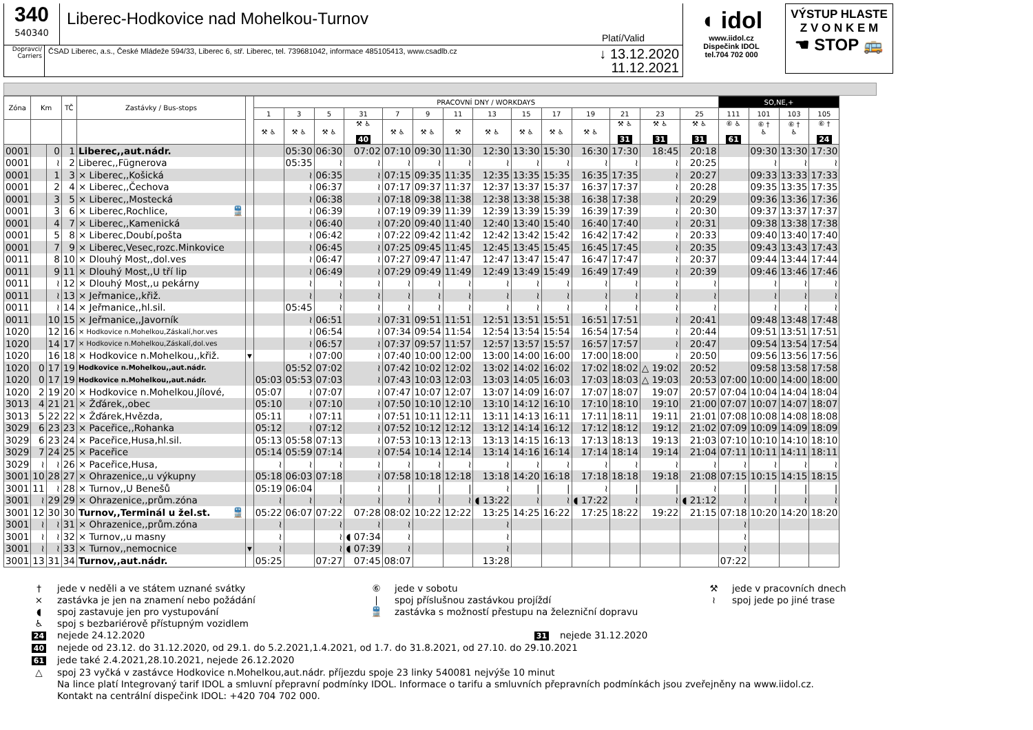340
540340
Liberec-Hodkovice nad Mohelkou-Turnov
Platí/Valid
Dopravci/
Carriers
ČSAD Liberec, a.s., České Mládeže 594/33, Liberec 6, stř. Liberec, tel. 739681042, informace 485105413, www.csadlb.cz
↓ 13.12.2020
11.12.2021
◖ idol
www.iidol.cz
Dispečink IDOL
tel.704 702 000
VÝSTUP HLASTE
Z V O N K E M
☚ STOP 🚌
| Zóna | Km | | TČ | Zastávky / Bus-stops | | PRACOVNÍ DNY / WORKDAYS | | | | | | | | | | | | | | SO,NE,+ | | | |
| --- | --- | --- | --- | --- | --- | --- | --- | --- | --- | --- | --- | --- | --- | --- | --- | --- | --- | --- | --- | --- | --- | --- | --- |
| | | | | | | 1 | 3 | 5 | 31 | 7 | 9 | 11 | 13 | 15 | 17 | 19 | 21 | 23 | 25 | 111 | 101 | 103 | 105 |
| | | | | | | ⚒ ♿ | ⚒ ♿ | ⚒ ♿ | ⚒ ♿ 40 | ⚒ ♿ | ⚒ ♿ | ⚒ | ⚒ ♿ | ⚒ ♿ | ⚒ ♿ | ⚒ ♿ | ⚒ ♿ 31 | ⚒ ♿ 31 | ⚒ ♿ 31 | ⑥ ♿ 61 | ⑥ † ♿ | ⑥ † ♿ | ⑥ † 24 |
| 0001 | | 0 | 1 | Liberec,,aut.nádr. | | | 05:30 | 06:30 | 07:02 | 07:10 | 09:30 | 11:30 | 12:30 | 13:30 | 15:30 | 16:30 | 17:30 | 18:45 | 20:18 | | 09:30 | 13:30 | 17:30 |
| 0001 | | ≀ | 2 | Liberec,,Fügnerova | | | 05:35 | ≀ | ≀ | ≀ | ≀ | ≀ | ≀ | ≀ | ≀ | ≀ | ≀ | ≀ | 20:25 | | ≀ | ≀ | ≀ |
| 0001 | | 1 | 3 | × Liberec,,Košická | | | ≀ | 06:35 | ≀ | 07:15 | 09:35 | 11:35 | 12:35 | 13:35 | 15:35 | 16:35 | 17:35 | ≀ | 20:27 | | 09:33 | 13:33 | 17:33 |
| 0001 | | 2 | 4 | × Liberec,,Čechova | | | ≀ | 06:37 | ≀ | 07:17 | 09:37 | 11:37 | 12:37 | 13:37 | 15:37 | 16:37 | 17:37 | ≀ | 20:28 | | 09:35 | 13:35 | 17:35 |
| 0001 | | 3 | 5 | × Liberec,,Mostecká | | | ≀ | 06:38 | ≀ | 07:18 | 09:38 | 11:38 | 12:38 | 13:38 | 15:38 | 16:38 | 17:38 | ≀ | 20:29 | | 09:36 | 13:36 | 17:36 |
| 0001 | | 3 | 6 | × Liberec,Rochlice, 🚆 | | | ≀ | 06:39 | ≀ | 07:19 | 09:39 | 11:39 | 12:39 | 13:39 | 15:39 | 16:39 | 17:39 | ≀ | 20:30 | | 09:37 | 13:37 | 17:37 |
| 0001 | | 4 | 7 | × Liberec,,Kamenická | | | ≀ | 06:40 | ≀ | 07:20 | 09:40 | 11:40 | 12:40 | 13:40 | 15:40 | 16:40 | 17:40 | ≀ | 20:31 | | 09:38 | 13:38 | 17:38 |
| 0001 | | 5 | 8 | × Liberec,Doubí,pošta | | | ≀ | 06:42 | ≀ | 07:22 | 09:42 | 11:42 | 12:42 | 13:42 | 15:42 | 16:42 | 17:42 | ≀ | 20:33 | | 09:40 | 13:40 | 17:40 |
| 0001 | | 7 | 9 | × Liberec,Vesec,rozc.Minkovice | | | ≀ | 06:45 | ≀ | 07:25 | 09:45 | 11:45 | 12:45 | 13:45 | 15:45 | 16:45 | 17:45 | ≀ | 20:35 | | 09:43 | 13:43 | 17:43 |
| 0011 | | 8 | 10 | × Dlouhý Most,,dol.ves | | | ≀ | 06:47 | ≀ | 07:27 | 09:47 | 11:47 | 12:47 | 13:47 | 15:47 | 16:47 | 17:47 | ≀ | 20:37 | | 09:44 | 13:44 | 17:44 |
| 0011 | | 9 | 11 | × Dlouhý Most,,U tří lip | | | ≀ | 06:49 | ≀ | 07:29 | 09:49 | 11:49 | 12:49 | 13:49 | 15:49 | 16:49 | 17:49 | ≀ | 20:39 | | 09:46 | 13:46 | 17:46 |
| 0011 | | ≀ | 12 | × Dlouhý Most,,u pekárny | | | ≀ | ≀ | ≀ | ≀ | ≀ | ≀ | ≀ | ≀ | ≀ | ≀ | ≀ | ≀ | ≀ | | ≀ | ≀ | ≀ |
| 0011 | | ≀ | 13 | × Jeřmanice,,křiž. | | | ≀ | ≀ | ≀ | ≀ | ≀ | ≀ | ≀ | ≀ | ≀ | ≀ | ≀ | ≀ | ≀ | | ≀ | ≀ | ≀ |
| 0011 | | ≀ | 14 | × Jeřmanice,,hl.sil. | | | 05:45 | ≀ | ≀ | ≀ | ≀ | ≀ | ≀ | ≀ | ≀ | ≀ | ≀ | ≀ | ≀ | | ≀ | ≀ | ≀ |
| 0011 | | 10 | 15 | × Jeřmanice,,Javorník | | | ≀ | 06:51 | ≀ | 07:31 | 09:51 | 11:51 | 12:51 | 13:51 | 15:51 | 16:51 | 17:51 | ≀ | 20:41 | | 09:48 | 13:48 | 17:48 |
| 1020 | | 12 | 16 | × Hodkovice n.Mohelkou,Záskalí,hor.ves | | | ≀ | 06:54 | ≀ | 07:34 | 09:54 | 11:54 | 12:54 | 13:54 | 15:54 | 16:54 | 17:54 | ≀ | 20:44 | | 09:51 | 13:51 | 17:51 |
| 1020 | | 14 | 17 | × Hodkovice n.Mohelkou,Záskalí,dol.ves | | | ≀ | 06:57 | ≀ | 07:37 | 09:57 | 11:57 | 12:57 | 13:57 | 15:57 | 16:57 | 17:57 | ≀ | 20:47 | | 09:54 | 13:54 | 17:54 |
| 1020 | | 16 | 18 | × Hodkovice n.Mohelkou,,křiž. | ▾ | | ≀ | 07:00 | ≀ | 07:40 | 10:00 | 12:00 | 13:00 | 14:00 | 16:00 | 17:00 | 18:00 | ≀ | 20:50 | | 09:56 | 13:56 | 17:56 |
| 1020 | 0 | 17 | 19 | Hodkovice n.Mohelkou,,aut.nádr. | | | 05:52 | 07:02 | ≀ | 07:42 | 10:02 | 12:02 | 13:02 | 14:02 | 16:02 | 17:02 | 18:02 | △ 19:02 | 20:52 | | 09:58 | 13:58 | 17:58 |
| 1020 | 0 | 17 | 19 | Hodkovice n.Mohelkou,,aut.nádr. | | 05:03 | 05:53 | 07:03 | ≀ | 07:43 | 10:03 | 12:03 | 13:03 | 14:05 | 16:03 | 17:03 | 18:03 | △ 19:03 | 20:53 | 07:00 | 10:00 | 14:00 | 18:00 |
| 1020 | 2 | 19 | 20 | × Hodkovice n.Mohelkou,Jílové, | | 05:07 | ≀ | 07:07 | ≀ | 07:47 | 10:07 | 12:07 | 13:07 | 14:09 | 16:07 | 17:07 | 18:07 | 19:07 | 20:57 | 07:04 | 10:04 | 14:04 | 18:04 |
| 3013 | 4 | 21 | 21 | × Žďárek,,obec | | 05:10 | ≀ | 07:10 | ≀ | 07:50 | 10:10 | 12:10 | 13:10 | 14:12 | 16:10 | 17:10 | 18:10 | 19:10 | 21:00 | 07:07 | 10:07 | 14:07 | 18:07 |
| 3013 | 5 | 22 | 22 | × Žďárek,Hvězda, | | 05:11 | ≀ | 07:11 | ≀ | 07:51 | 10:11 | 12:11 | 13:11 | 14:13 | 16:11 | 17:11 | 18:11 | 19:11 | 21:01 | 07:08 | 10:08 | 14:08 | 18:08 |
| 3029 | 6 | 23 | 23 | × Paceřice,,Rohanka | | 05:12 | ≀ | 07:12 | ≀ | 07:52 | 10:12 | 12:12 | 13:12 | 14:14 | 16:12 | 17:12 | 18:12 | 19:12 | 21:02 | 07:09 | 10:09 | 14:09 | 18:09 |
| 3029 | 6 | 23 | 24 | × Paceřice,Husa,hl.sil. | | 05:13 | 05:58 | 07:13 | ≀ | 07:53 | 10:13 | 12:13 | 13:13 | 14:15 | 16:13 | 17:13 | 18:13 | 19:13 | 21:03 | 07:10 | 10:10 | 14:10 | 18:10 |
| 3029 | 7 | 24 | 25 | × Paceřice | | 05:14 | 05:59 | 07:14 | ≀ | 07:54 | 10:14 | 12:14 | 13:14 | 14:16 | 16:14 | 17:14 | 18:14 | 19:14 | 21:04 | 07:11 | 10:11 | 14:11 | 18:11 |
| 3029 | ≀ | ≀ | 26 | × Paceřice,Husa, | | ≀ | ≀ | ≀ | ≀ | ≀ | ≀ | ≀ | ≀ | ≀ | ≀ | ≀ | ≀ | ≀ | ≀ | ≀ | ≀ | ≀ | ≀ |
| 3001 | 10 | 28 | 27 | × Ohrazenice,,u výkupny | | 05:18 | 06:03 | 07:18 | ≀ | 07:58 | 10:18 | 12:18 | 13:18 | 14:20 | 16:18 | 17:18 | 18:18 | 19:18 | 21:08 | 07:15 | 10:15 | 14:15 | 18:15 |
| 3001 | 11 | ≀ | 28 | × Turnov,,U Benešů | | 05:19 | 06:04 | / | ≀ | / | / | / | ≀ | / | / | ≀ | / | / | ≀ | / | / | / | / |
| 3001 | ≀ | 29 | 29 | × Ohrazenice,,prům.zóna | | ≀ | ≀ | ≀ | ≀ | ≀ | ≀ | ≀ | ◖ 13:22 | ≀ | ≀ | ◖ 17:22 | ≀ | ≀ | ◖ 21:12 | ≀ | ≀ | ≀ | ≀ |
| 3001 | 12 | 30 | 30 | Turnov,,Terminál u žel.st. 🚆 | | 05:22 | 06:07 | 07:22 | 07:28 | 08:02 | 10:22 | 12:22 | 13:25 | 14:25 | 16:22 | 17:25 | 18:22 | 19:22 | 21:15 | 07:18 | 10:20 | 14:20 | 18:20 |
| 3001 | ≀ | ≀ | 31 | × Ohrazenice,,prům.zóna | | ≀ | | ≀ | ≀ | ≀ | | | ≀ | | | | | | | ≀ | | | |
| 3001 | ≀ | ≀ | 32 | × Turnov,,u masny | | ≀ | | ≀ | ◖ 07:34 | ≀ | | | ≀ | | | | | | | ≀ | | | |
| 3001 | ≀ | ≀ | 33 | × Turnov,,nemocnice | ▾ | ≀ | | ≀ | ◖ 07:39 | ≀ | | | ≀ | | | | | | | ≀ | | | |
| 3001 | 13 | 31 | 34 | Turnov,,aut.nádr. | | 05:25 | | 07:27 | 07:45 | 08:07 | | | 13:28 | | | | | | | 07:22 | | | |
† jede v neděli a ve státem uznané svátky ⑥ jede v sobotu ⚒ jede v pracovních dnech
× zastávka je jen na znamení nebo požádání | spoj příslušnou zastávkou projíždí ≀ spoj jede po jiné trase
◖ spoj zastavuje jen pro vystupování 🚆 zastávka s možností přestupu na železniční dopravu
♿ spoj s bezbariérově přístupným vozidlem
24 nejede 24.12.2020
31 nejede 31.12.2020
40 nejede od 23.12. do 31.12.2020, od 29.1. do 5.2.2021,1.4.2021, od 1.7. do 31.8.2021, od 27.10. do 29.10.2021
61 jede také 2.4.2021,28.10.2021, nejede 26.12.2020
△ spoj 23 vyčká v zastávce Hodkovice n.Mohelkou,aut.nádr. příjezdu spoje 23 linky 540081 nejvýše 10 minut
Na lince platí Integrovaný tarif IDOL a smluvní přepravní podmínky IDOL. Informace o tarifu a smluvních přepravních podmínkách jsou zveřejněny na www.iidol.cz.
Kontakt na centrální dispečink IDOL: +420 704 702 000.